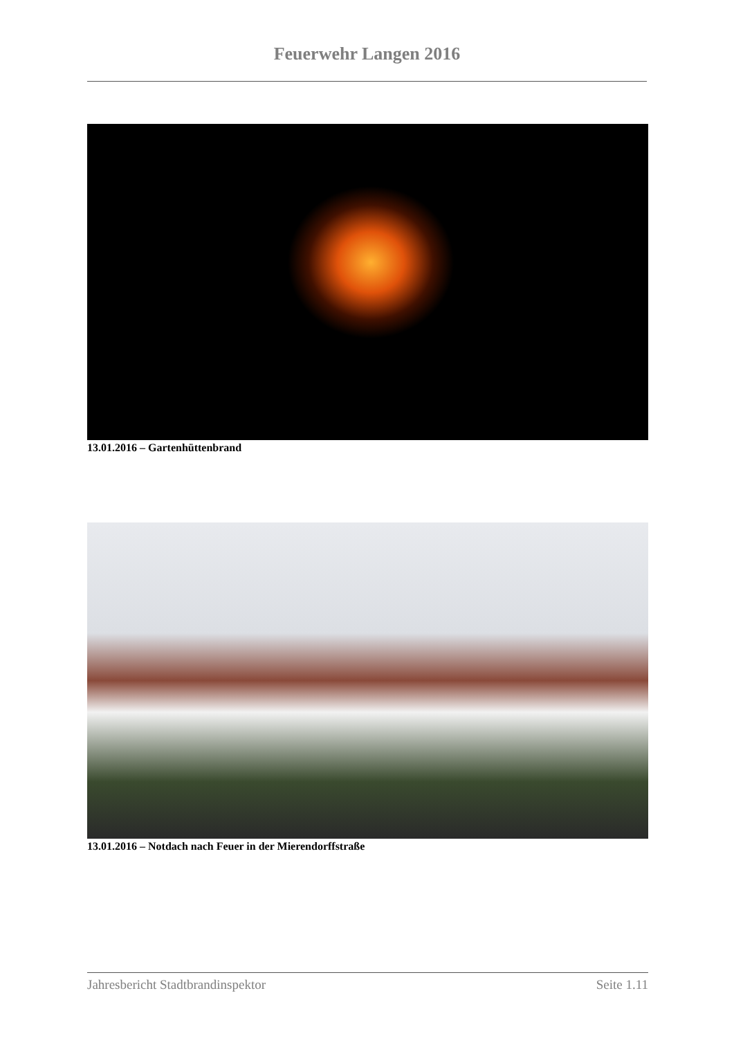Feuerwehr Langen 2016
13.01.2016 – Gartenhüttenbrand
13.01.2016 – Notdach nach Feuer in der Mierendorffstraße
Jahresbericht Stadtbrandinspektor Seite 1.11